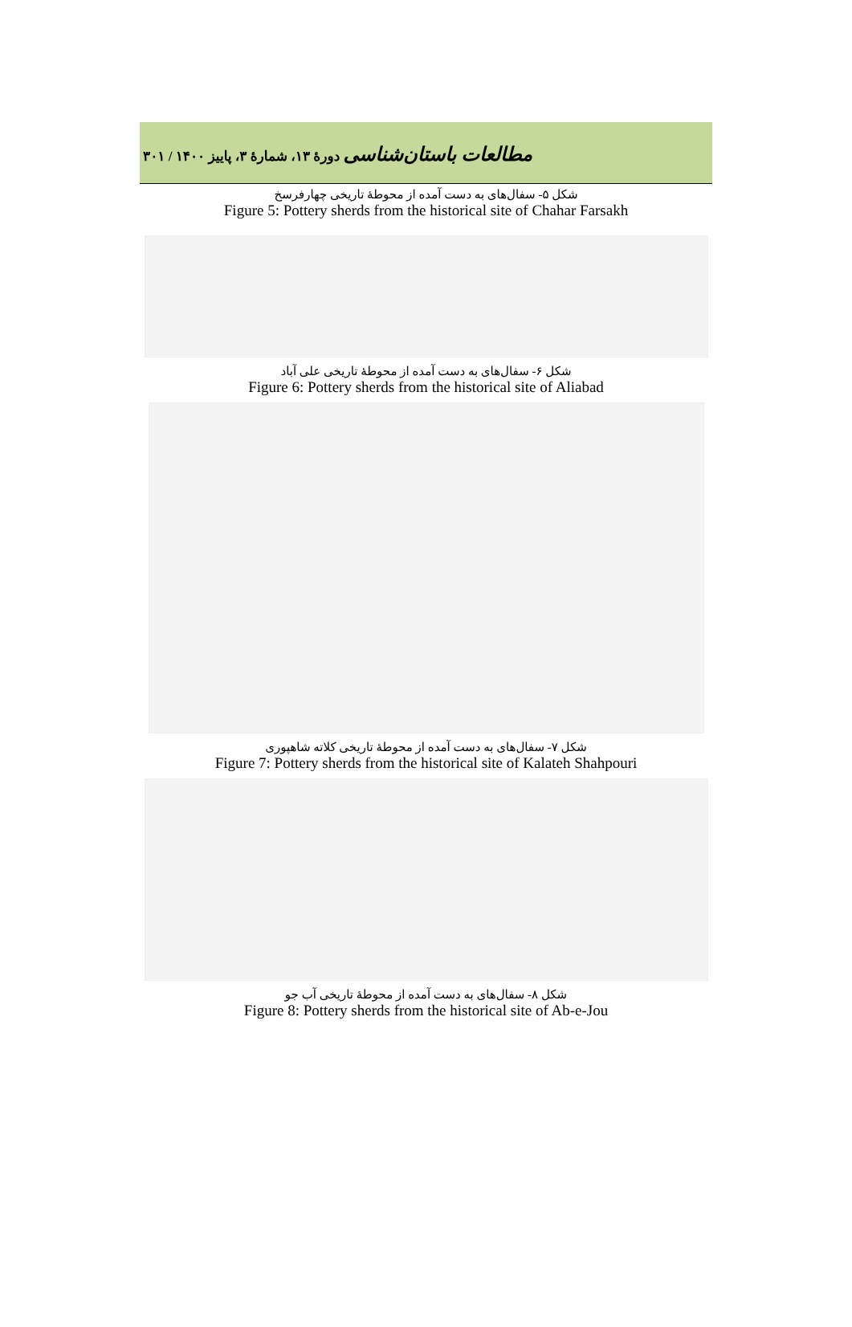مطالعات باستان‌شناسی دورهٔ ۱۳، شمارهٔ ۳، پاییز ۱۴۰۰ / ۳۰۱
شکل ۵- سفال‌های به دست آمده از محوطهٔ تاریخی چهارفرسخ
Figure 5: Pottery sherds from the historical site of Chahar Farsakh
شکل ۶- سفال‌های به دست آمده از محوطهٔ تاریخی علی آباد
Figure 6: Pottery sherds from the historical site of Aliabad
شکل ۷- سفال‌های به دست آمده از محوطهٔ تاریخی کلاته شاهپوری
Figure 7: Pottery sherds from the historical site of Kalateh Shahpouri
شکل ۸- سفال‌های به دست آمده از محوطهٔ تاریخی آب جو
Figure 8: Pottery sherds from the historical site of Ab-e-Jou